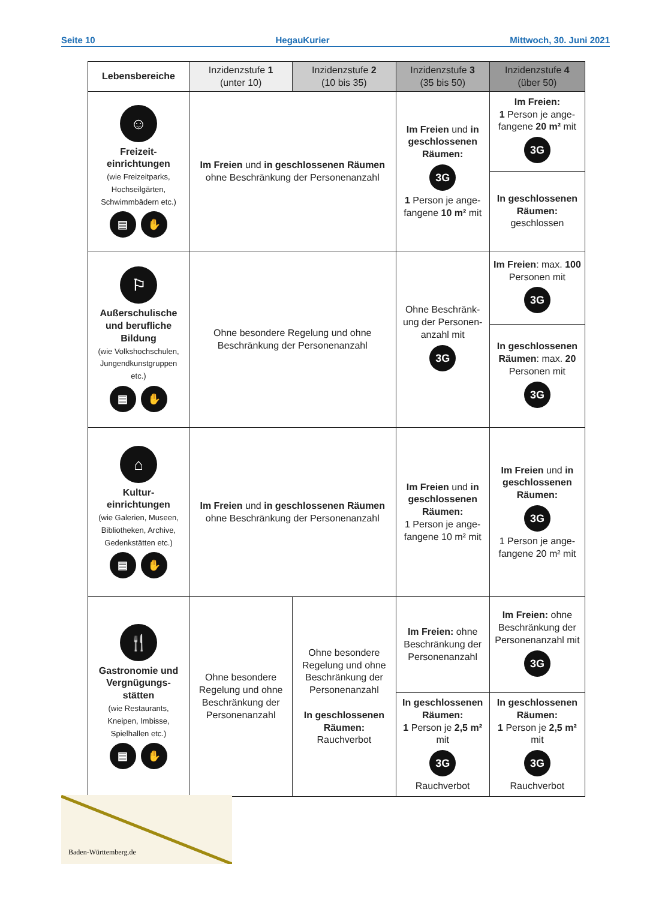Seite 10 HegauKurier Mittwoch, 30. Juni 2021
| Lebensbereiche | Inzidenzstufe 1 (unter 10) | Inzidenzstufe 2 (10 bis 35) | Inzidenzstufe 3 (35 bis 50) | Inzidenzstufe 4 (über 50) |
| --- | --- | --- | --- | --- |
| ☺ Freizeit- einrichtungen (wie Freizeitparks, Hochseilgärten, Schwimmbädern etc.) ▤ ✋ | Im Freien und in geschlossenen Räumen ohne Beschränkung der Personenanzahl | | Im Freien und in geschlossenen Räumen: 3G 1 Person je ange-fangene 10 m² mit | Im Freien: 1 Person je ange-fangene 20 m² mit 3G |
| | | | | In geschlossenen Räumen: geschlossen |
| ⚐ Außerschulische und berufliche Bildung (wie Volkshochschulen, Jungendkunstgruppen etc.) ▤ ✋ | Ohne besondere Regelung und ohne Beschränkung der Personenanzahl | | Ohne Beschränk-ung der Personen-anzahl mit 3G | Im Freien : max. 100 Personen mit 3G |
| | | | | In geschlossenen Räumen : max. 20 Personen mit 3G |
| ⌂ Kultur- einrichtungen (wie Galerien, Museen, Bibliotheken, Archive, Gedenkstätten etc.) ▤ ✋ | Im Freien und in geschlossenen Räumen ohne Beschränkung der Personenanzahl | | Im Freien und in geschlossenen Räumen: 1 Person je ange-fangene 10 m² mit | Im Freien und in geschlossenen Räumen: 3G 1 Person je ange-fangene 20 m² mit |
| 🍴 Gastronomie und Vergnügungs-stätten (wie Restaurants, Kneipen, Imbisse, Spielhallen etc.) ▤ ✋ | Ohne besondere Regelung und ohne Beschränkung der Personenanzahl | Ohne besondere Regelung und ohne Beschränkung der Personenanzahl In geschlossenen Räumen: Rauchverbot | Im Freien: ohne Beschränkung der Personenanzahl | Im Freien: ohne Beschränkung der Personenanzahl mit 3G |
| | | | In geschlossenen Räumen: 1 Person je 2,5 m² mit 3G Rauchverbot | In geschlossenen Räumen: 1 Person je 2,5 m² mit 3G Rauchverbot |
Baden-Württemberg.de